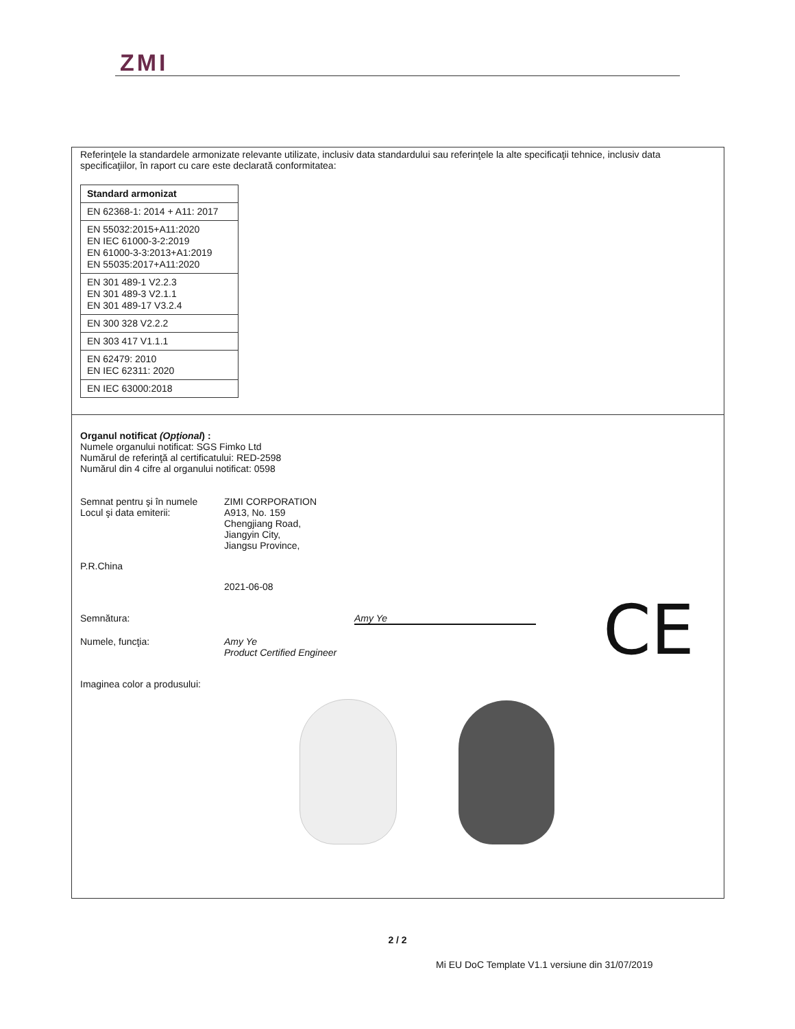ZMI
Referinţele la standardele armonizate relevante utilizate, inclusiv data standardului sau referinţele la alte specificaţii tehnice, inclusiv data specificaţiilor, în raport cu care este declarată conformitatea:
| Standard armonizat |
| --- |
| EN 62368-1: 2014 + A11: 2017 |
| EN 55032:2015+A11:2020 EN IEC 61000-3-2:2019 EN 61000-3-3:2013+A1:2019 EN 55035:2017+A11:2020 |
| EN 301 489-1 V2.2.3 EN 301 489-3 V2.1.1 EN 301 489-17 V3.2.4 |
| EN 300 328 V2.2.2 |
| EN 303 417 V1.1.1 |
| EN 62479: 2010 EN IEC 62311: 2020 |
| EN IEC 63000:2018 |
Organul notificat (Opţional) :
Numele organului notificat: SGS Fimko Ltd
Numărul de referinţă al certificatului: RED-2598
Numărul din 4 cifre al organului notificat: 0598
Semnat pentru şi în numele
ZIMI CORPORATION
Locul şi data emiterii: A913, No. 159
Chengjiang Road,
Jiangyin City,
Jiangsu Province,
P.R.China
2021-06-08
Semnătura: Amy Ye
Numele, funcţia: Amy Ye
Product Certified Engineer
Imaginea color a produsului:
CE
2 / 2
Mi EU DoC Template V1.1 versiune din 31/07/2019